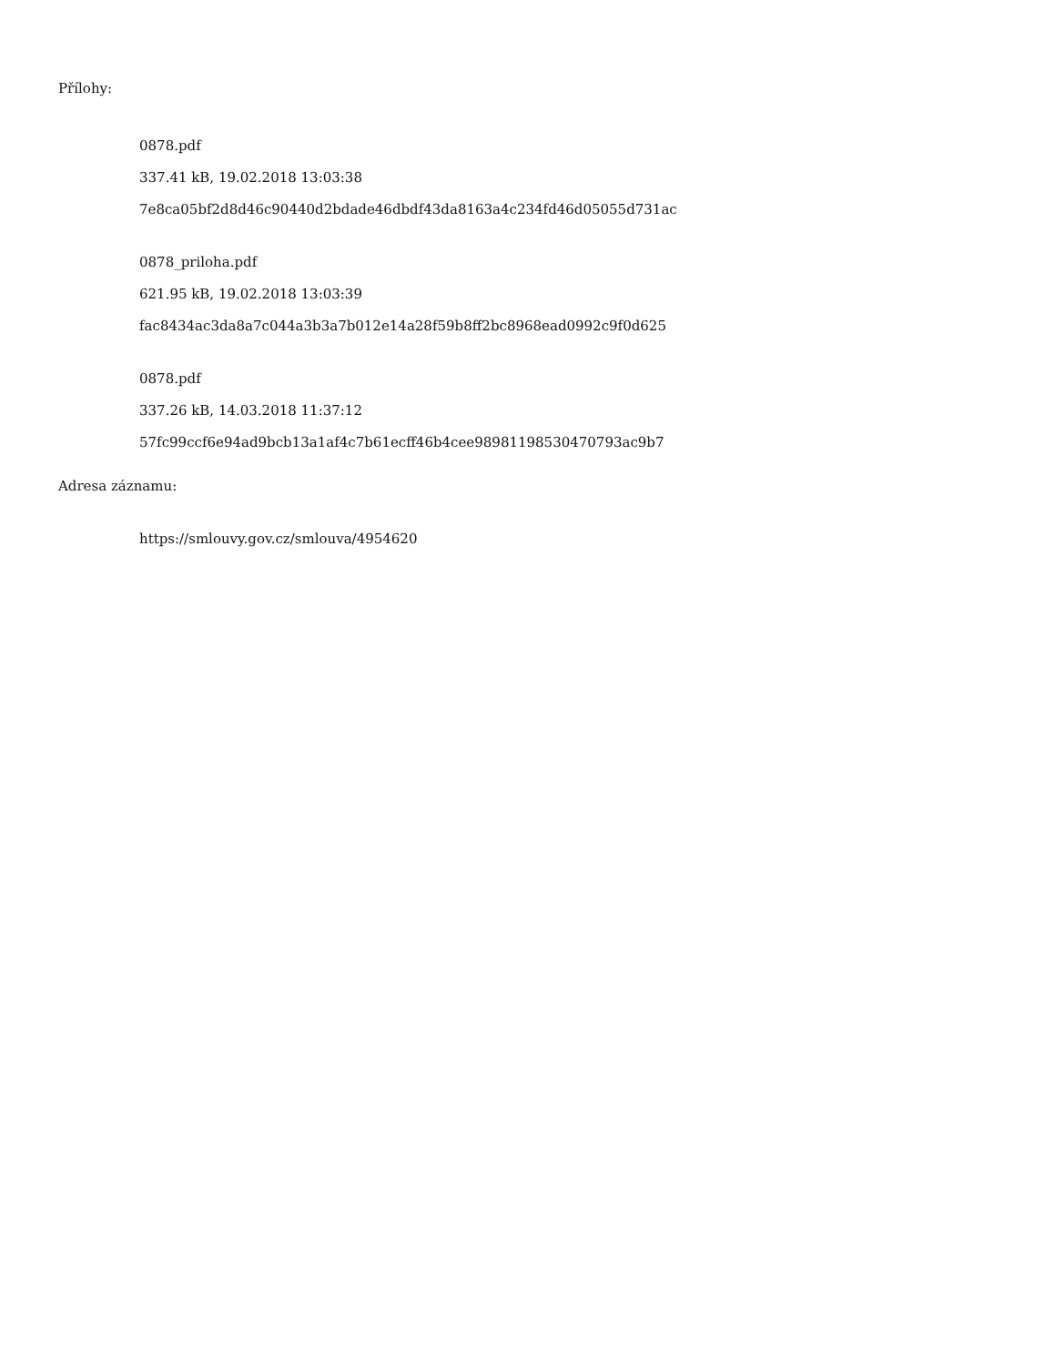Přílohy:
0878.pdf
337.41 kB, 19.02.2018 13:03:38
7e8ca05bf2d8d46c90440d2bdade46dbdf43da8163a4c234fd46d05055d731ac
0878_priloha.pdf
621.95 kB, 19.02.2018 13:03:39
fac8434ac3da8a7c044a3b3a7b012e14a28f59b8ff2bc8968ead0992c9f0d625
0878.pdf
337.26 kB, 14.03.2018 11:37:12
57fc99ccf6e94ad9bcb13a1af4c7b61ecff46b4cee98981198530470793ac9b7
Adresa záznamu:
https://smlouvy.gov.cz/smlouva/4954620